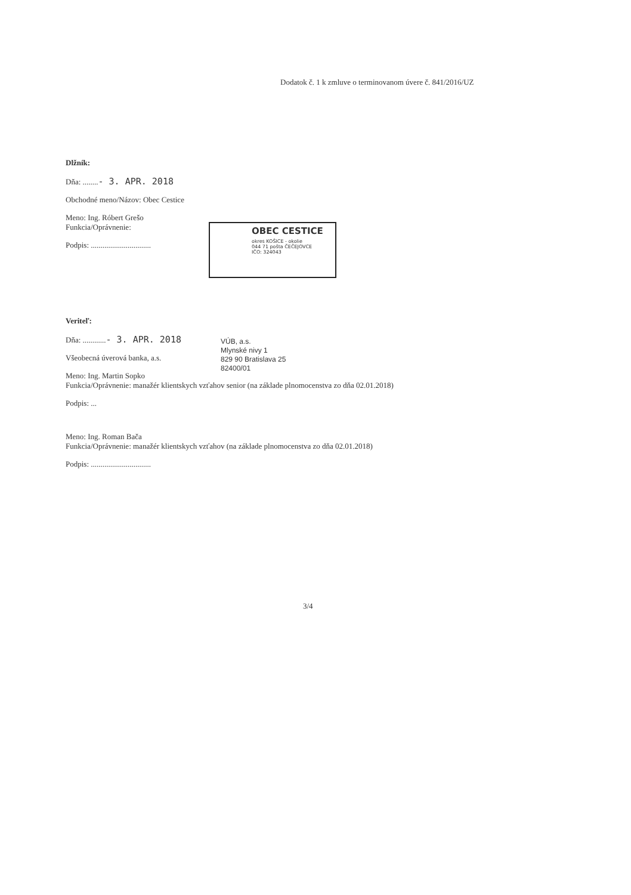Dodatok č. 1 k zmluve o terminovanom úvere č. 841/2016/UZ
Dlžník:
Dňa: ........- 3. APR. 2018
Obchodné meno/Názov: Obec Cestice
Meno: Ing. Róbert Grešo
Funkcia/Oprávnenie:
Podpis: ...............................
OBEC CESTICE
okres KOŠICE - okolie
044 71 pošta ČEČEJOVCE
IČO: 324043
Veriteľ:
Dňa: ............- 3. APR. 2018
Všeobecná úverová banka, a.s.
Meno: Ing. Martin Sopko
Funkcia/Oprávnenie: manažér klientskych vzťahov senior (na základe plnomocenstva zo dňa 02.01.2018)
Podpis: ...
Meno: Ing. Roman Bača
Funkcia/Oprávnenie: manažér klientskych vzťahov (na základe plnomocenstva zo dňa 02.01.2018)
Podpis: ...............................
VÚB, a.s.
Mlynské nivy 1
829 90 Bratislava 25
82400/01
3/4